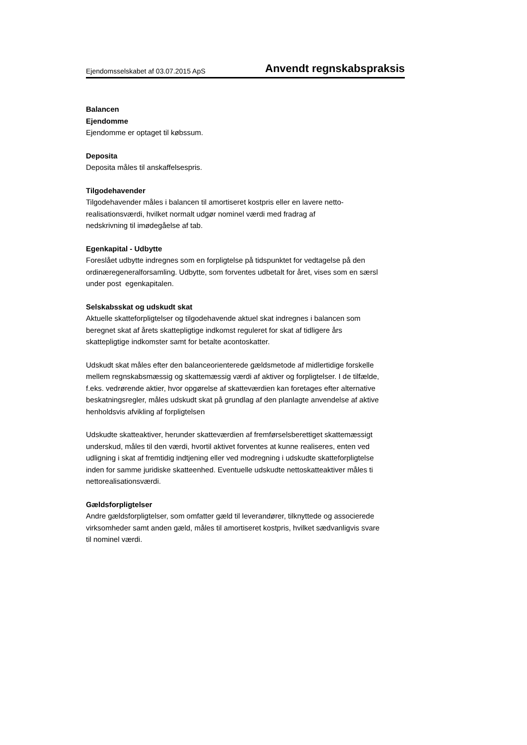Ejendomsselskabet af 03.07.2015 ApS Anvendt regnskabspraksis
Balancen
Ejendomme
Ejendomme er optaget til købssum.
Deposita
Deposita måles til anskaffelsespris.
Tilgodehavender
Tilgodehavender måles i balancen til amortiseret kostpris eller en lavere netto-
realisationsværdi, hvilket normalt udgør nominel værdi med fradrag af
nedskrivning til imødegåelse af tab.
Egenkapital - Udbytte
Foreslået udbytte indregnes som en forpligtelse på tidspunktet for vedtagelse på den
ordinæregeneralforsamling. Udbytte, som forventes udbetalt for året, vises som en særsl
under post egenkapitalen.
Selskabsskat og udskudt skat
Aktuelle skatteforpligtelser og tilgodehavende aktuel skat indregnes i balancen som
beregnet skat af årets skattepligtige indkomst reguleret for skat af tidligere års
skattepligtige indkomster samt for betalte acontoskatter.
Udskudt skat måles efter den balanceorienterede gældsmetode af midlertidige forskelle
mellem regnskabsmæssig og skattemæssig værdi af aktiver og forpligtelser. I de tilfælde,
f.eks. vedrørende aktier, hvor opgørelse af skatteværdien kan foretages efter alternative
beskatningsregler, måles udskudt skat på grundlag af den planlagte anvendelse af aktive
henholdsvis afvikling af forpligtelsen
Udskudte skatteaktiver, herunder skatteværdien af fremførselsberettiget skattemæssigt
underskud, måles til den værdi, hvortil aktivet forventes at kunne realiseres, enten ved
udligning i skat af fremtidig indtjening eller ved modregning i udskudte skatteforpligtelse
inden for samme juridiske skatteenhed. Eventuelle udskudte nettoskatteaktiver måles ti
nettorealisationsværdi.
Gældsforpligtelser
Andre gældsforpligtelser, som omfatter gæld til leverandører, tilknyttede og associerede
virksomheder samt anden gæld, måles til amortiseret kostpris, hvilket sædvanligvis svare
til nominel værdi.